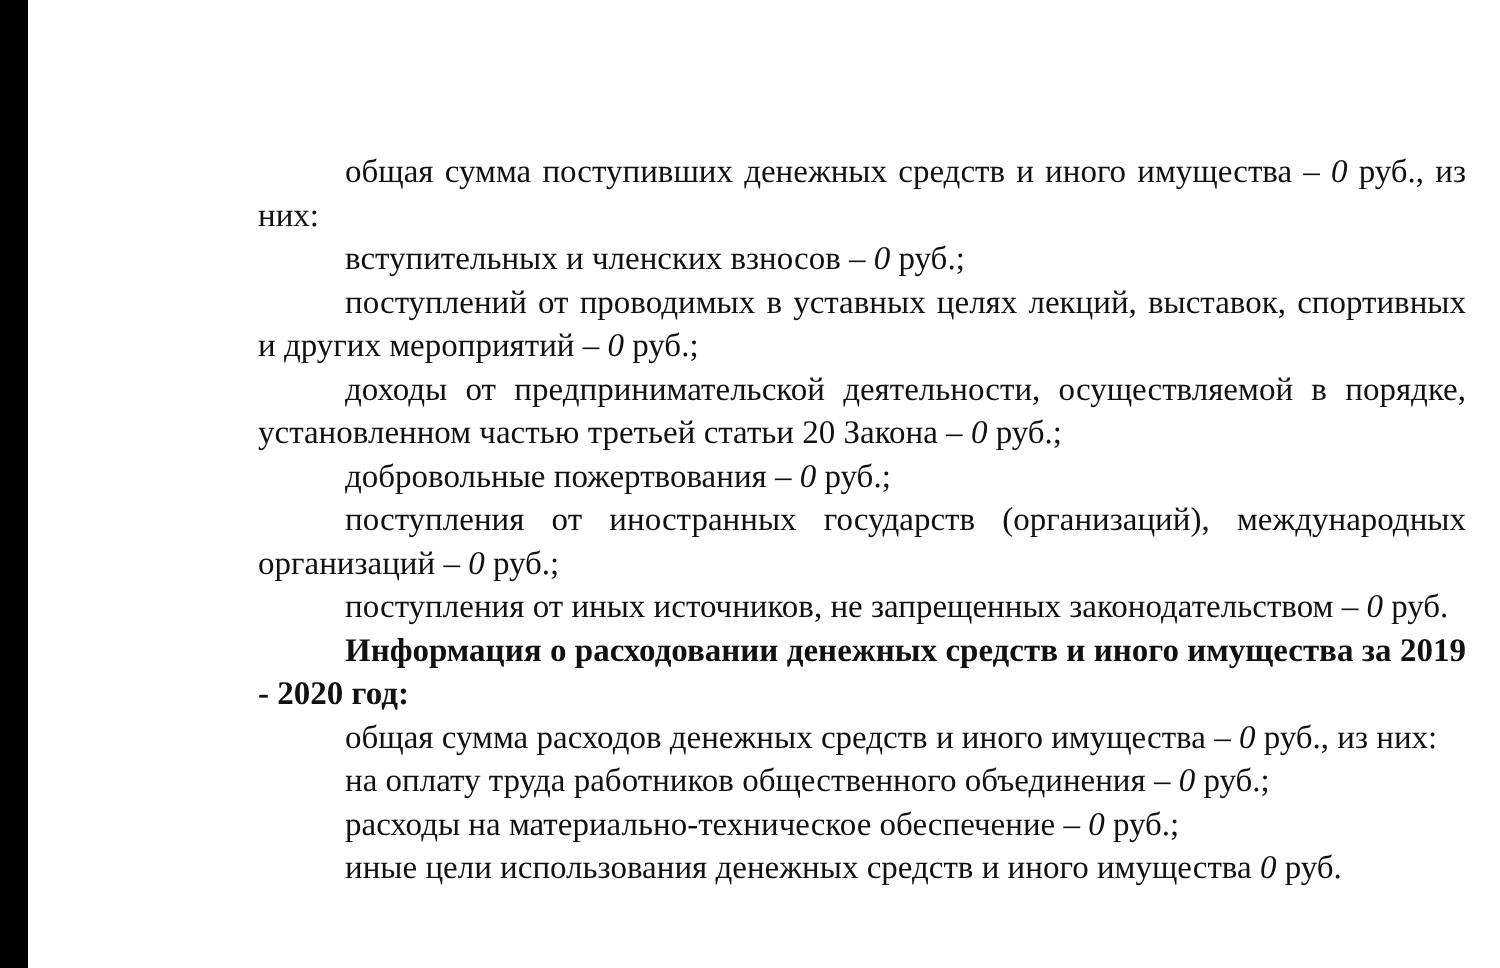общая сумма поступивших денежных средств и иного имущества – 0 руб., из них:
вступительных и членских взносов – 0 руб.;
поступлений от проводимых в уставных целях лекций, выставок, спортивных и других мероприятий – 0 руб.;
доходы от предпринимательской деятельности, осуществляемой в порядке, установленном частью третьей статьи 20 Закона – 0 руб.;
добровольные пожертвования – 0 руб.;
поступления от иностранных государств (организаций), международных организаций – 0 руб.;
поступления от иных источников, не запрещенных законодательством – 0 руб.
Информация о расходовании денежных средств и иного имущества за 2019 - 2020 год:
общая сумма расходов денежных средств и иного имущества – 0 руб., из них:
на оплату труда работников общественного объединения – 0 руб.;
расходы на материально-техническое обеспечение – 0 руб.;
иные цели использования денежных средств и иного имущества 0 руб.